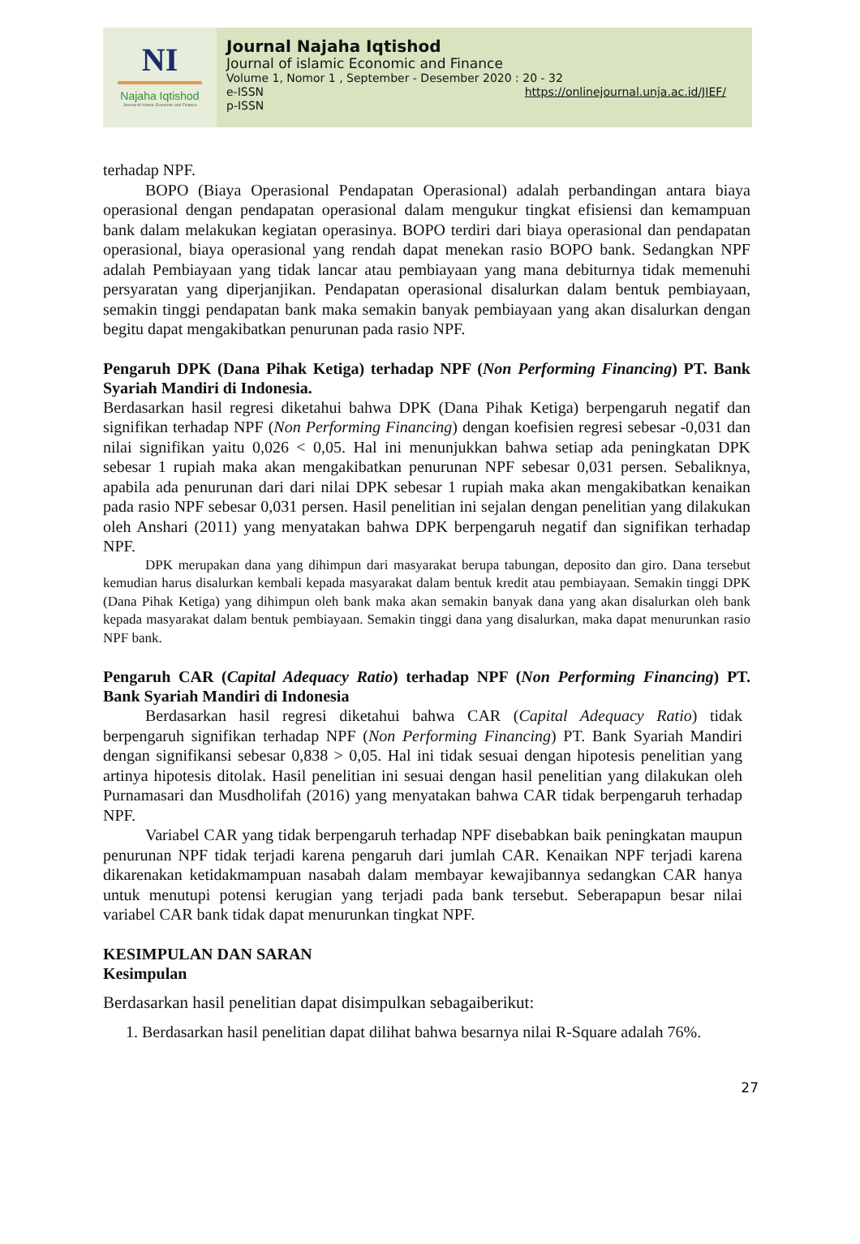NI
Najaha Iqtishod
Journal of Islamic Economic and Finance
Journal Najaha Iqtishod
Journal of islamic Economic and Finance
Volume 1, Nomor 1 , September - Desember 2020 : 20 - 32
e-ISSN https://onlinejournal.unja.ac.id/JIEF/
p-ISSN
terhadap NPF.
BOPO (Biaya Operasional Pendapatan Operasional) adalah perbandingan antara biaya operasional dengan pendapatan operasional dalam mengukur tingkat efisiensi dan kemampuan bank dalam melakukan kegiatan operasinya. BOPO terdiri dari biaya operasional dan pendapatan operasional, biaya operasional yang rendah dapat menekan rasio BOPO bank. Sedangkan NPF adalah Pembiayaan yang tidak lancar atau pembiayaan yang mana debiturnya tidak memenuhi persyaratan yang diperjanjikan. Pendapatan operasional disalurkan dalam bentuk pembiayaan, semakin tinggi pendapatan bank maka semakin banyak pembiayaan yang akan disalurkan dengan begitu dapat mengakibatkan penurunan pada rasio NPF.
Pengaruh DPK (Dana Pihak Ketiga) terhadap NPF (Non Performing Financing) PT. Bank Syariah Mandiri di Indonesia.
Berdasarkan hasil regresi diketahui bahwa DPK (Dana Pihak Ketiga) berpengaruh negatif dan signifikan terhadap NPF (Non Performing Financing) dengan koefisien regresi sebesar -0,031 dan nilai signifikan yaitu 0,026 < 0,05. Hal ini menunjukkan bahwa setiap ada peningkatan DPK sebesar 1 rupiah maka akan mengakibatkan penurunan NPF sebesar 0,031 persen. Sebaliknya, apabila ada penurunan dari dari nilai DPK sebesar 1 rupiah maka akan mengakibatkan kenaikan pada rasio NPF sebesar 0,031 persen. Hasil penelitian ini sejalan dengan penelitian yang dilakukan oleh Anshari (2011) yang menyatakan bahwa DPK berpengaruh negatif dan signifikan terhadap NPF.
DPK merupakan dana yang dihimpun dari masyarakat berupa tabungan, deposito dan giro. Dana tersebut kemudian harus disalurkan kembali kepada masyarakat dalam bentuk kredit atau pembiayaan. Semakin tinggi DPK (Dana Pihak Ketiga) yang dihimpun oleh bank maka akan semakin banyak dana yang akan disalurkan oleh bank kepada masyarakat dalam bentuk pembiayaan. Semakin tinggi dana yang disalurkan, maka dapat menurunkan rasio NPF bank.
Pengaruh CAR (Capital Adequacy Ratio) terhadap NPF (Non Performing Financing) PT. Bank Syariah Mandiri di Indonesia
Berdasarkan hasil regresi diketahui bahwa CAR (Capital Adequacy Ratio) tidak berpengaruh signifikan terhadap NPF (Non Performing Financing) PT. Bank Syariah Mandiri dengan signifikansi sebesar 0,838 > 0,05. Hal ini tidak sesuai dengan hipotesis penelitian yang artinya hipotesis ditolak. Hasil penelitian ini sesuai dengan hasil penelitian yang dilakukan oleh Purnamasari dan Musdholifah (2016) yang menyatakan bahwa CAR tidak berpengaruh terhadap NPF.
Variabel CAR yang tidak berpengaruh terhadap NPF disebabkan baik peningkatan maupun penurunan NPF tidak terjadi karena pengaruh dari jumlah CAR. Kenaikan NPF terjadi karena dikarenakan ketidakmampuan nasabah dalam membayar kewajibannya sedangkan CAR hanya untuk menutupi potensi kerugian yang terjadi pada bank tersebut. Seberapapun besar nilai variabel CAR bank tidak dapat menurunkan tingkat NPF.
KESIMPULAN DAN SARAN
Kesimpulan
Berdasarkan hasil penelitian dapat disimpulkan sebagaiberikut:
1. Berdasarkan hasil penelitian dapat dilihat bahwa besarnya nilai R-Square adalah 76%.
27